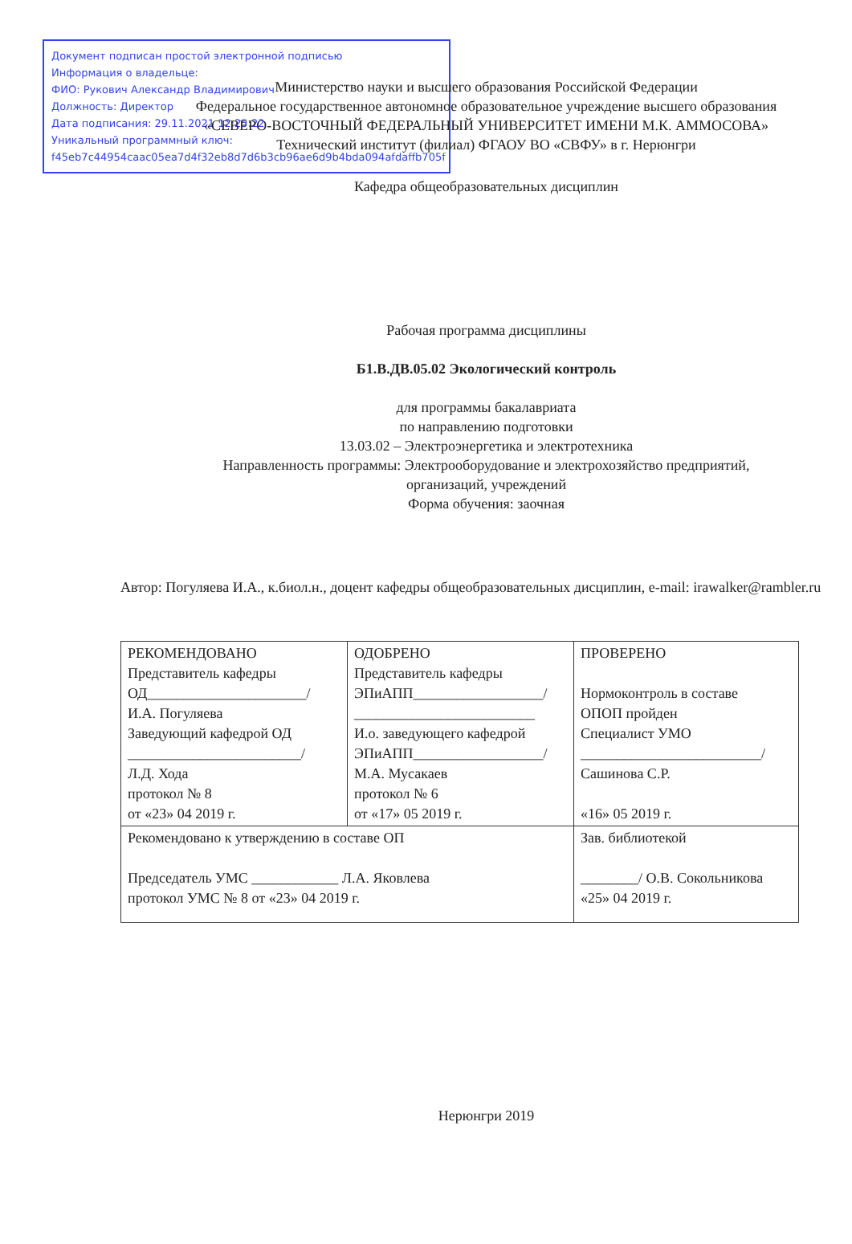Документ подписан простой электронной подписью
Информация о владельце:
ФИО: Рукович Александр Владимирович
Должность: Директор
Дата подписания: 29.11.2021 12:25:22
Уникальный программный ключ:
f45eb7c44954caac05ea7d4f32eb8d7d6b3cb96ae6d9b4bda094afdaffb705f
Министерство науки и высшего образования Российской Федерации
Федеральное государственное автономное образовательное учреждение высшего образования
«СЕВЕРО-ВОСТОЧНЫЙ ФЕДЕРАЛЬНЫЙ УНИВЕРСИТЕТ ИМЕНИ М.К. АММОСОВА»
Технический институт (филиал) ФГАОУ ВО «СВФУ» в г. Нерюнгри
Кафедра общеобразовательных дисциплин
Рабочая программа дисциплины
Б1.В.ДВ.05.02 Экологический контроль
для программы бакалавриата
по направлению подготовки
13.03.02 – Электроэнергетика и электротехника
Направленность программы: Электрооборудование и электрохозяйство предприятий,
организаций, учреждений
Форма обучения: заочная
Автор: Погуляева И.А., к.биол.н., доцент кафедры общеобразовательных дисциплин, e-mail: irawalker@rambler.ru
| РЕКОМЕНДОВАНО Представитель кафедры ОД______________________/ И.А. Погуляева Заведующий кафедрой ОД ________________________/ Л.Д. Хода протокол № 8 от «23» 04 2019 г. | ОДОБРЕНО Представитель кафедры ЭПиАПП__________________/ _________________________ И.о. заведующего кафедрой ЭПиАПП__________________/ М.А. Мусакаев протокол № 6 от «17» 05 2019 г. | ПРОВЕРЕНО Нормоконтроль в составе ОПОП пройден Специалист УМО _________________________/ Сашинова С.Р. «16» 05 2019 г. |
| Рекомендовано к утверждению в составе ОП Председатель УМС ____________ Л.А. Яковлева протокол УМС № 8 от «23» 04 2019 г. | | Зав. библиотекой ________/ О.В. Сокольникова «25» 04 2019 г. |
Нерюнгри 2019